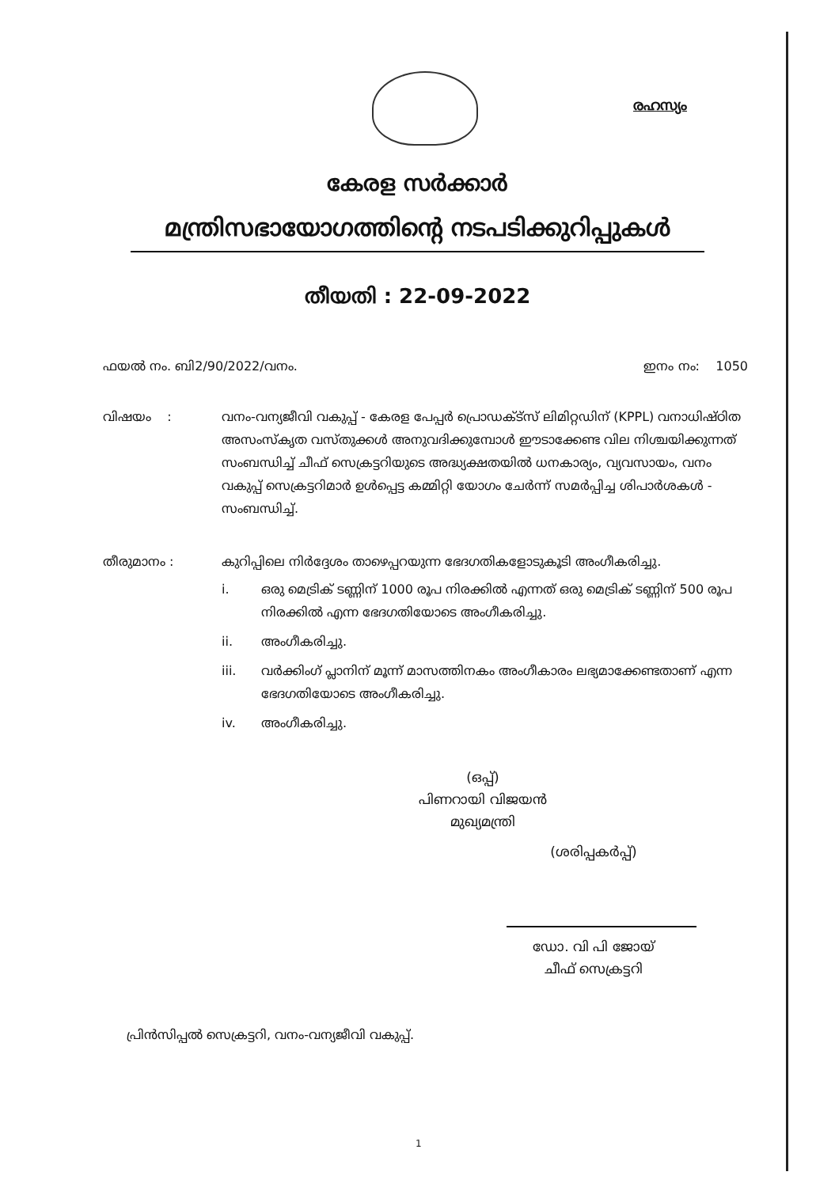രഹസ്യം
കേരള സർക്കാർ
മന്ത്രിസഭായോഗത്തിന്റെ നടപടിക്കുറിപ്പുകൾ
തീയതി : 22-09-2022
ഫയൽ നം. ബി2/90/2022/വനം. ഇനം നം: 1050
വിഷയം : വനം-വന്യജീവി വകുപ്പ് - കേരള പേപ്പർ പ്രൊഡക്ട്സ് ലിമിറ്റഡിന് (KPPL) വനാധിഷ്ഠിത അസംസ്കൃത വസ്തുക്കൾ അനുവദിക്കുമ്പോൾ ഈടാക്കേണ്ട വില നിശ്ചയിക്കുന്നത് സംബന്ധിച്ച് ചീഫ് സെക്രട്ടറിയുടെ അദ്ധ്യക്ഷതയിൽ ധനകാര്യം, വ്യവസായം, വനം വകുപ്പ് സെക്രട്ടറിമാർ ഉൾപ്പെട്ട കമ്മിറ്റി യോഗം ചേർന്ന് സമർപ്പിച്ച ശിപാർശകൾ - സംബന്ധിച്ച്.
തീരുമാനം : കുറിപ്പിലെ നിർദ്ദേശം താഴെപ്പറയുന്ന ഭേദഗതികളോടുകൂടി അംഗീകരിച്ചു.
i. ഒരു മെട്രിക് ടണ്ണിന് 1000 രൂപ നിരക്കിൽ എന്നത് ഒരു മെട്രിക് ടണ്ണിന് 500 രൂപ നിരക്കിൽ എന്ന ഭേദഗതിയോടെ അംഗീകരിച്ചു.
ii. അംഗീകരിച്ചു.
iii. വർക്കിംഗ് പ്ലാനിന് മൂന്ന് മാസത്തിനകം അംഗീകാരം ലഭ്യമാക്കേണ്ടതാണ് എന്ന ഭേദഗതിയോടെ അംഗീകരിച്ചു.
iv. അംഗീകരിച്ചു.
(ഒപ്പ്)
പിണറായി വിജയൻ
മുഖ്യമന്ത്രി
(ശരിപ്പകർപ്പ്)
ഡോ. വി പി ജോയ്
ചീഫ് സെക്രട്ടറി
പ്രിൻസിപ്പൽ സെക്രട്ടറി, വനം-വന്യജീവി വകുപ്പ്.
1